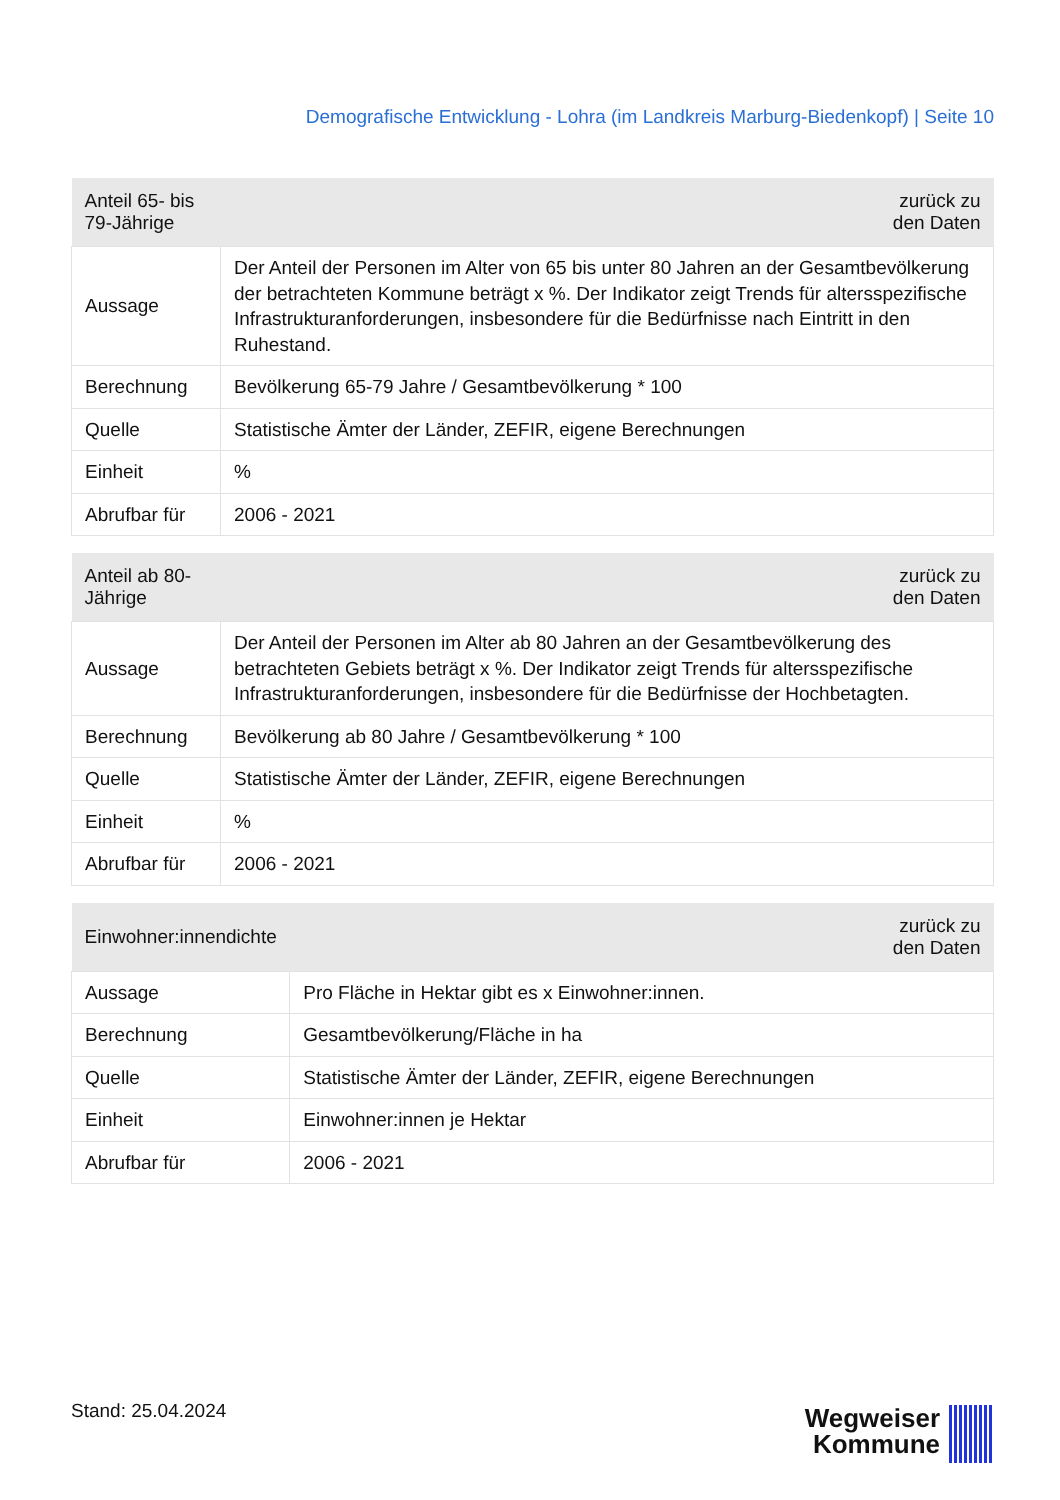Demografische Entwicklung - Lohra (im Landkreis Marburg-Biedenkopf) | Seite 10
| Anteil 65- bis 79-Jährige | zurück zu den Daten |
| --- | --- |
| Aussage | Der Anteil der Personen im Alter von 65 bis unter 80 Jahren an der Gesamtbevölkerung der betrachteten Kommune beträgt x %. Der Indikator zeigt Trends für altersspezifische Infrastrukturanforderungen, insbesondere für die Bedürfnisse nach Eintritt in den Ruhestand. |
| Berechnung | Bevölkerung 65-79 Jahre / Gesamtbevölkerung * 100 |
| Quelle | Statistische Ämter der Länder, ZEFIR, eigene Berechnungen |
| Einheit | % |
| Abrufbar für | 2006 - 2021 |
| Anteil ab 80-Jährige | zurück zu den Daten |
| --- | --- |
| Aussage | Der Anteil der Personen im Alter ab 80 Jahren an der Gesamtbevölkerung des betrachteten Gebiets beträgt x %. Der Indikator zeigt Trends für altersspezifische Infrastrukturanforderungen, insbesondere für die Bedürfnisse der Hochbetagten. |
| Berechnung | Bevölkerung ab 80 Jahre / Gesamtbevölkerung * 100 |
| Quelle | Statistische Ämter der Länder, ZEFIR, eigene Berechnungen |
| Einheit | % |
| Abrufbar für | 2006 - 2021 |
| Einwohner:innendichte | zurück zu den Daten |
| --- | --- |
| Aussage | Pro Fläche in Hektar gibt es x Einwohner:innen. |
| Berechnung | Gesamtbevölkerung/Fläche in ha |
| Quelle | Statistische Ämter der Länder, ZEFIR, eigene Berechnungen |
| Einheit | Einwohner:innen je Hektar |
| Abrufbar für | 2006 - 2021 |
Stand: 25.04.2024
Wegweiser
Kommune